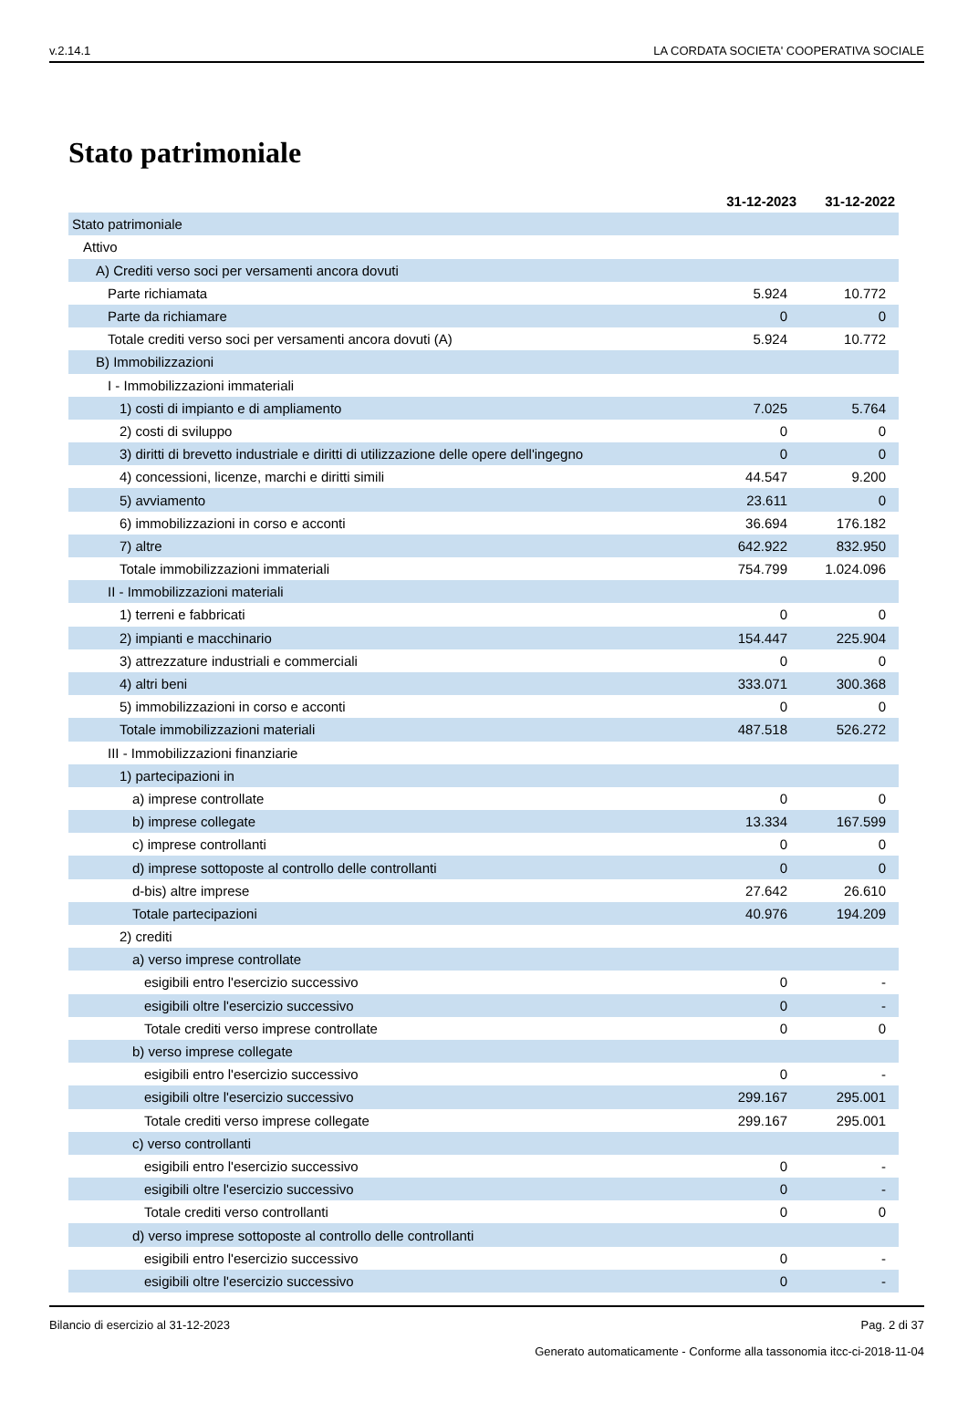v.2.14.1 LA CORDATA SOCIETA' COOPERATIVA SOCIALE
Stato patrimoniale
| | 31-12-2023 | 31-12-2022 |
| --- | --- | --- |
| Stato patrimoniale | | |
| Attivo | | |
| A) Crediti verso soci per versamenti ancora dovuti | | |
| Parte richiamata | 5.924 | 10.772 |
| Parte da richiamare | 0 | 0 |
| Totale crediti verso soci per versamenti ancora dovuti (A) | 5.924 | 10.772 |
| B) Immobilizzazioni | | |
| I - Immobilizzazioni immateriali | | |
| 1) costi di impianto e di ampliamento | 7.025 | 5.764 |
| 2) costi di sviluppo | 0 | 0 |
| 3) diritti di brevetto industriale e diritti di utilizzazione delle opere dell'ingegno | 0 | 0 |
| 4) concessioni, licenze, marchi e diritti simili | 44.547 | 9.200 |
| 5) avviamento | 23.611 | 0 |
| 6) immobilizzazioni in corso e acconti | 36.694 | 176.182 |
| 7) altre | 642.922 | 832.950 |
| Totale immobilizzazioni immateriali | 754.799 | 1.024.096 |
| II - Immobilizzazioni materiali | | |
| 1) terreni e fabbricati | 0 | 0 |
| 2) impianti e macchinario | 154.447 | 225.904 |
| 3) attrezzature industriali e commerciali | 0 | 0 |
| 4) altri beni | 333.071 | 300.368 |
| 5) immobilizzazioni in corso e acconti | 0 | 0 |
| Totale immobilizzazioni materiali | 487.518 | 526.272 |
| III - Immobilizzazioni finanziarie | | |
| 1) partecipazioni in | | |
| a) imprese controllate | 0 | 0 |
| b) imprese collegate | 13.334 | 167.599 |
| c) imprese controllanti | 0 | 0 |
| d) imprese sottoposte al controllo delle controllanti | 0 | 0 |
| d-bis) altre imprese | 27.642 | 26.610 |
| Totale partecipazioni | 40.976 | 194.209 |
| 2) crediti | | |
| a) verso imprese controllate | | |
| esigibili entro l'esercizio successivo | 0 | - |
| esigibili oltre l'esercizio successivo | 0 | - |
| Totale crediti verso imprese controllate | 0 | 0 |
| b) verso imprese collegate | | |
| esigibili entro l'esercizio successivo | 0 | - |
| esigibili oltre l'esercizio successivo | 299.167 | 295.001 |
| Totale crediti verso imprese collegate | 299.167 | 295.001 |
| c) verso controllanti | | |
| esigibili entro l'esercizio successivo | 0 | - |
| esigibili oltre l'esercizio successivo | 0 | - |
| Totale crediti verso controllanti | 0 | 0 |
| d) verso imprese sottoposte al controllo delle controllanti | | |
| esigibili entro l'esercizio successivo | 0 | - |
| esigibili oltre l'esercizio successivo | 0 | - |
Bilancio di esercizio al 31-12-2023 Pag. 2 di 37
Generato automaticamente - Conforme alla tassonomia itcc-ci-2018-11-04